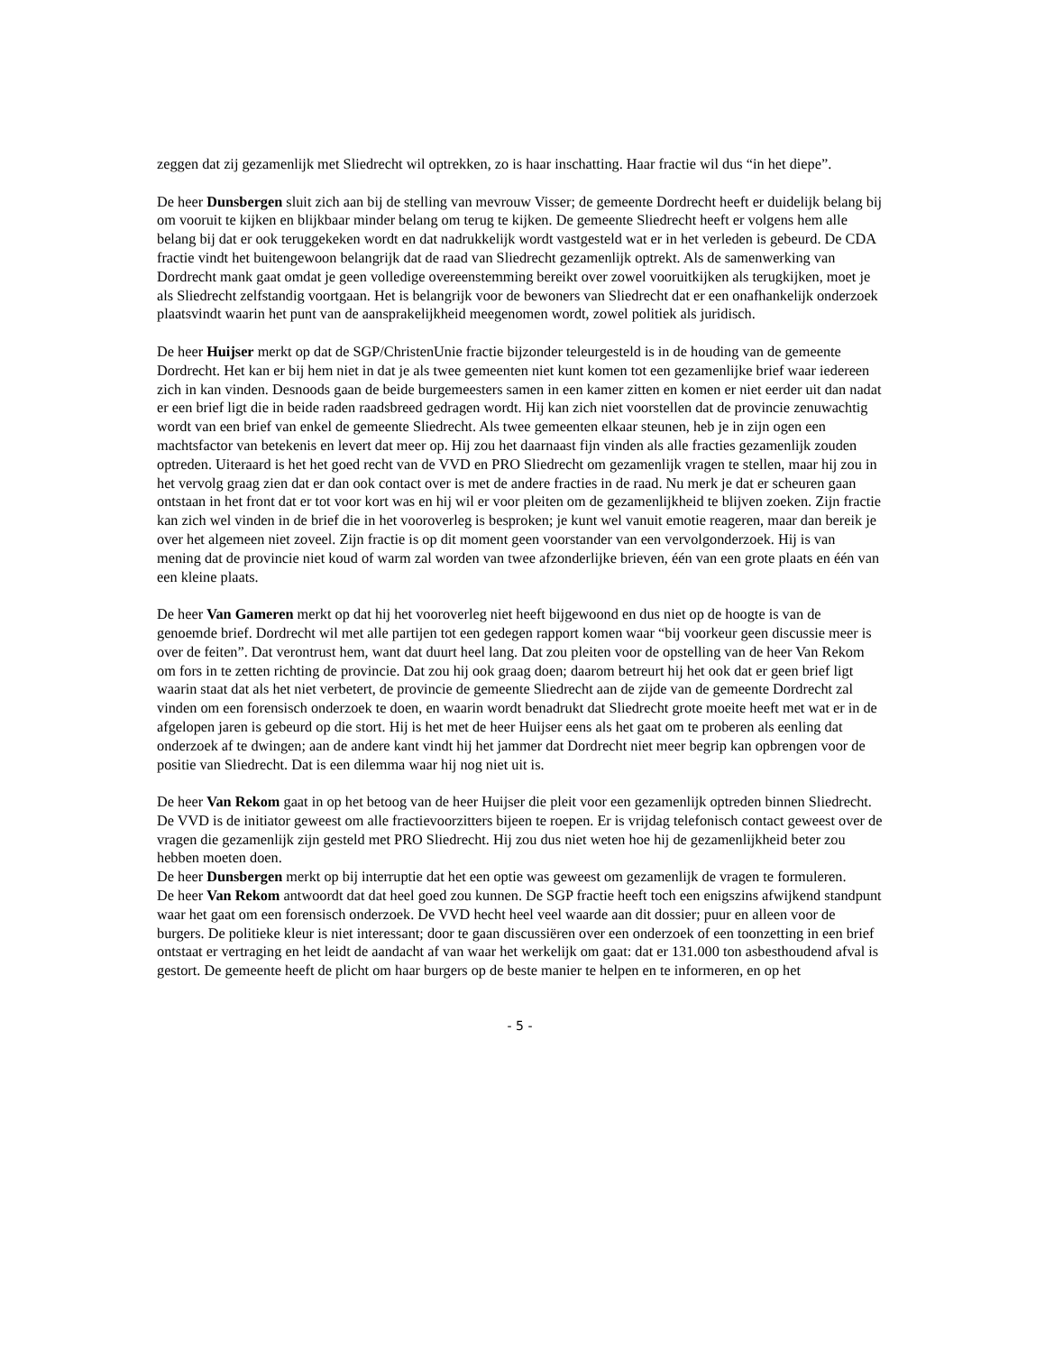zeggen dat zij gezamenlijk met Sliedrecht wil optrekken, zo is haar inschatting. Haar fractie wil dus “in het diepe”.
De heer Dunsbergen sluit zich aan bij de stelling van mevrouw Visser; de gemeente Dordrecht heeft er duidelijk belang bij om vooruit te kijken en blijkbaar minder belang om terug te kijken. De gemeente Sliedrecht heeft er volgens hem alle belang bij dat er ook teruggekeken wordt en dat nadrukkelijk wordt vastgesteld wat er in het verleden is gebeurd. De CDA fractie vindt het buitengewoon belangrijk dat de raad van Sliedrecht gezamenlijk optrekt. Als de samenwerking van Dordrecht mank gaat omdat je geen volledige overeenstemming bereikt over zowel vooruitkijken als terugkijken, moet je als Sliedrecht zelfstandig voortgaan. Het is belangrijk voor de bewoners van Sliedrecht dat er een onafhankelijk onderzoek plaatsvindt waarin het punt van de aansprakelijkheid meegenomen wordt, zowel politiek als juridisch.
De heer Huijser merkt op dat de SGP/ChristenUnie fractie bijzonder teleurgesteld is in de houding van de gemeente Dordrecht. Het kan er bij hem niet in dat je als twee gemeenten niet kunt komen tot een gezamenlijke brief waar iedereen zich in kan vinden. Desnoods gaan de beide burgemeesters samen in een kamer zitten en komen er niet eerder uit dan nadat er een brief ligt die in beide raden raadsbreed gedragen wordt. Hij kan zich niet voorstellen dat de provincie zenuwachtig wordt van een brief van enkel de gemeente Sliedrecht. Als twee gemeenten elkaar steunen, heb je in zijn ogen een machtsfactor van betekenis en levert dat meer op. Hij zou het daarnaast fijn vinden als alle fracties gezamenlijk zouden optreden. Uiteraard is het het goed recht van de VVD en PRO Sliedrecht om gezamenlijk vragen te stellen, maar hij zou in het vervolg graag zien dat er dan ook contact over is met de andere fracties in de raad. Nu merk je dat er scheuren gaan ontstaan in het front dat er tot voor kort was en hij wil er voor pleiten om de gezamenlijkheid te blijven zoeken. Zijn fractie kan zich wel vinden in de brief die in het vooroverleg is besproken; je kunt wel vanuit emotie reageren, maar dan bereik je over het algemeen niet zoveel. Zijn fractie is op dit moment geen voorstander van een vervolgonderzoek. Hij is van mening dat de provincie niet koud of warm zal worden van twee afzonderlijke brieven, één van een grote plaats en één van een kleine plaats.
De heer Van Gameren merkt op dat hij het vooroverleg niet heeft bijgewoond en dus niet op de hoogte is van de genoemde brief. Dordrecht wil met alle partijen tot een gedegen rapport komen waar “bij voorkeur geen discussie meer is over de feiten”. Dat verontrust hem, want dat duurt heel lang. Dat zou pleiten voor de opstelling van de heer Van Rekom om fors in te zetten richting de provincie. Dat zou hij ook graag doen; daarom betreurt hij het ook dat er geen brief ligt waarin staat dat als het niet verbetert, de provincie de gemeente Sliedrecht aan de zijde van de gemeente Dordrecht zal vinden om een forensisch onderzoek te doen, en waarin wordt benadrukt dat Sliedrecht grote moeite heeft met wat er in de afgelopen jaren is gebeurd op die stort. Hij is het met de heer Huijser eens als het gaat om te proberen als eenling dat onderzoek af te dwingen; aan de andere kant vindt hij het jammer dat Dordrecht niet meer begrip kan opbrengen voor de positie van Sliedrecht. Dat is een dilemma waar hij nog niet uit is.
De heer Van Rekom gaat in op het betoog van de heer Huijser die pleit voor een gezamenlijk optreden binnen Sliedrecht. De VVD is de initiator geweest om alle fractievoorzitters bijeen te roepen. Er is vrijdag telefonisch contact geweest over de vragen die gezamenlijk zijn gesteld met PRO Sliedrecht. Hij zou dus niet weten hoe hij de gezamenlijkheid beter zou hebben moeten doen.
De heer Dunsbergen merkt op bij interruptie dat het een optie was geweest om gezamenlijk de vragen te formuleren.
De heer Van Rekom antwoordt dat dat heel goed zou kunnen. De SGP fractie heeft toch een enigszins afwijkend standpunt waar het gaat om een forensisch onderzoek. De VVD hecht heel veel waarde aan dit dossier; puur en alleen voor de burgers. De politieke kleur is niet interessant; door te gaan discussiëren over een onderzoek of een toonzetting in een brief ontstaat er vertraging en het leidt de aandacht af van waar het werkelijk om gaat: dat er 131.000 ton asbesthoudend afval is gestort. De gemeente heeft de plicht om haar burgers op de beste manier te helpen en te informeren, en op het
- 5 -